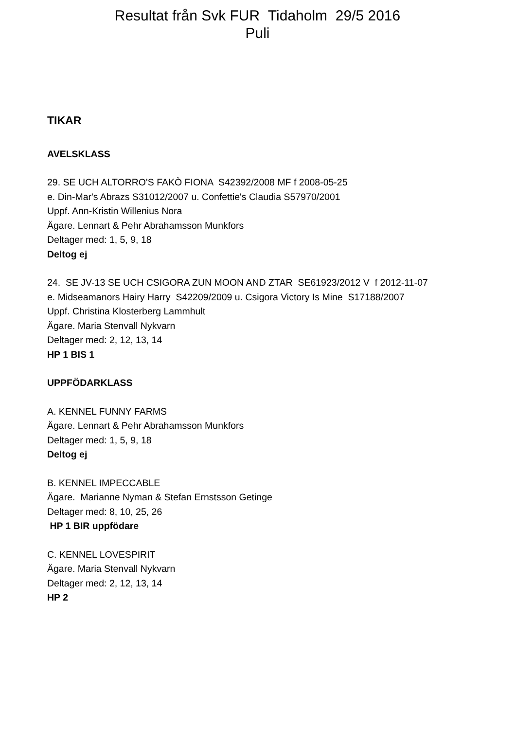Resultat från Svk FUR Tidaholm 29/5 2016
Puli
TIKAR
AVELSKLASS
29. SE UCH ALTORRO'S FAKÒ FIONA S42392/2008 MF f 2008-05-25
e. Din-Mar's Abrazs S31012/2007 u. Confettie's Claudia S57970/2001
Uppf. Ann-Kristin Willenius Nora
Ägare. Lennart & Pehr Abrahamsson Munkfors
Deltager med: 1, 5, 9, 18
Deltog ej
24. SE JV-13 SE UCH CSIGORA ZUN MOON AND ZTAR SE61923/2012 V f 2012-11-07
e. Midseamanors Hairy Harry S42209/2009 u. Csigora Victory Is Mine S17188/2007
Uppf. Christina Klosterberg Lammhult
Ägare. Maria Stenvall Nykvarn
Deltager med: 2, 12, 13, 14
HP 1 BIS 1
UPPFÖDARKLASS
A. KENNEL FUNNY FARMS
Ägare. Lennart & Pehr Abrahamsson Munkfors
Deltager med: 1, 5, 9, 18
Deltog ej
B. KENNEL IMPECCABLE
Ägare. Marianne Nyman & Stefan Ernstsson Getinge
Deltager med: 8, 10, 25, 26
HP 1 BIR uppfödare
C. KENNEL LOVESPIRIT
Ägare. Maria Stenvall Nykvarn
Deltager med: 2, 12, 13, 14
HP 2